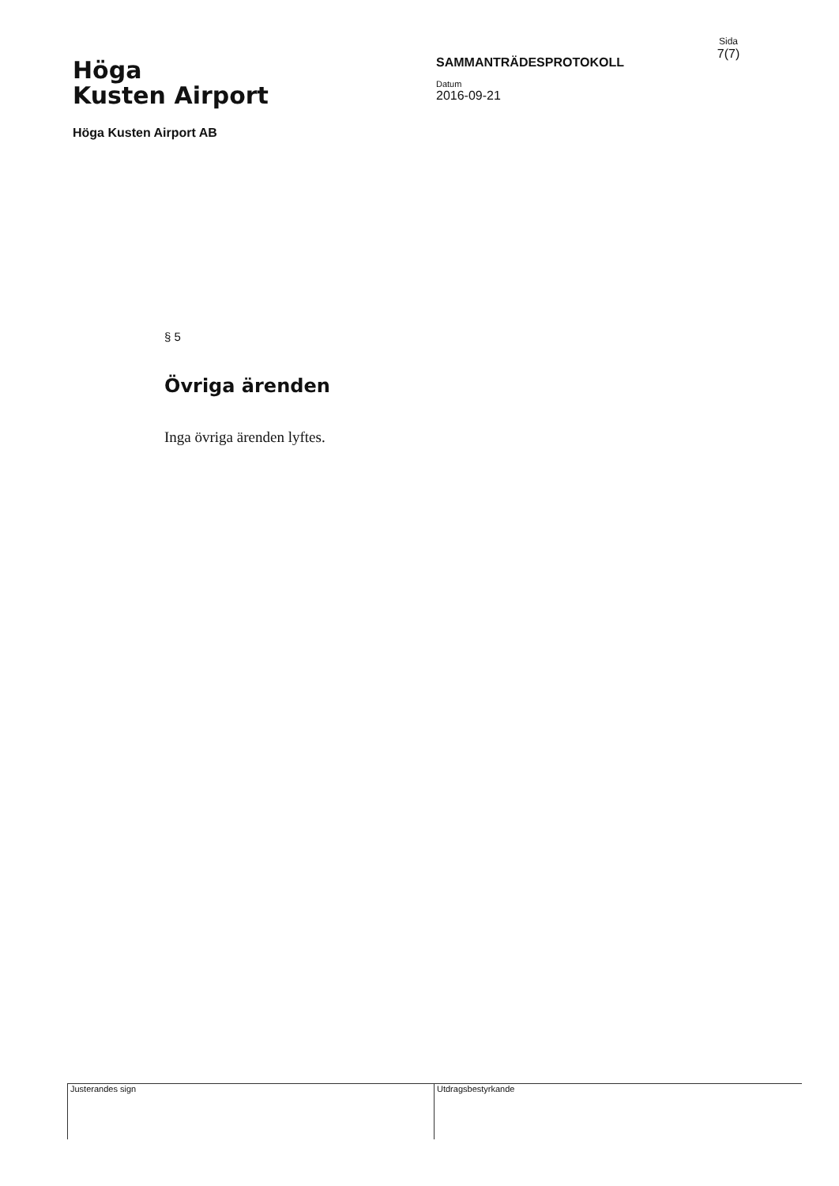Höga
Kusten Airport
Höga Kusten Airport AB
SAMMANTRÄDESPROTOKOLL
Datum
2016-09-21
Sida
7(7)
§ 5
Övriga ärenden
Inga övriga ärenden lyftes.
Justerandes sign Utdragsbestyrkande